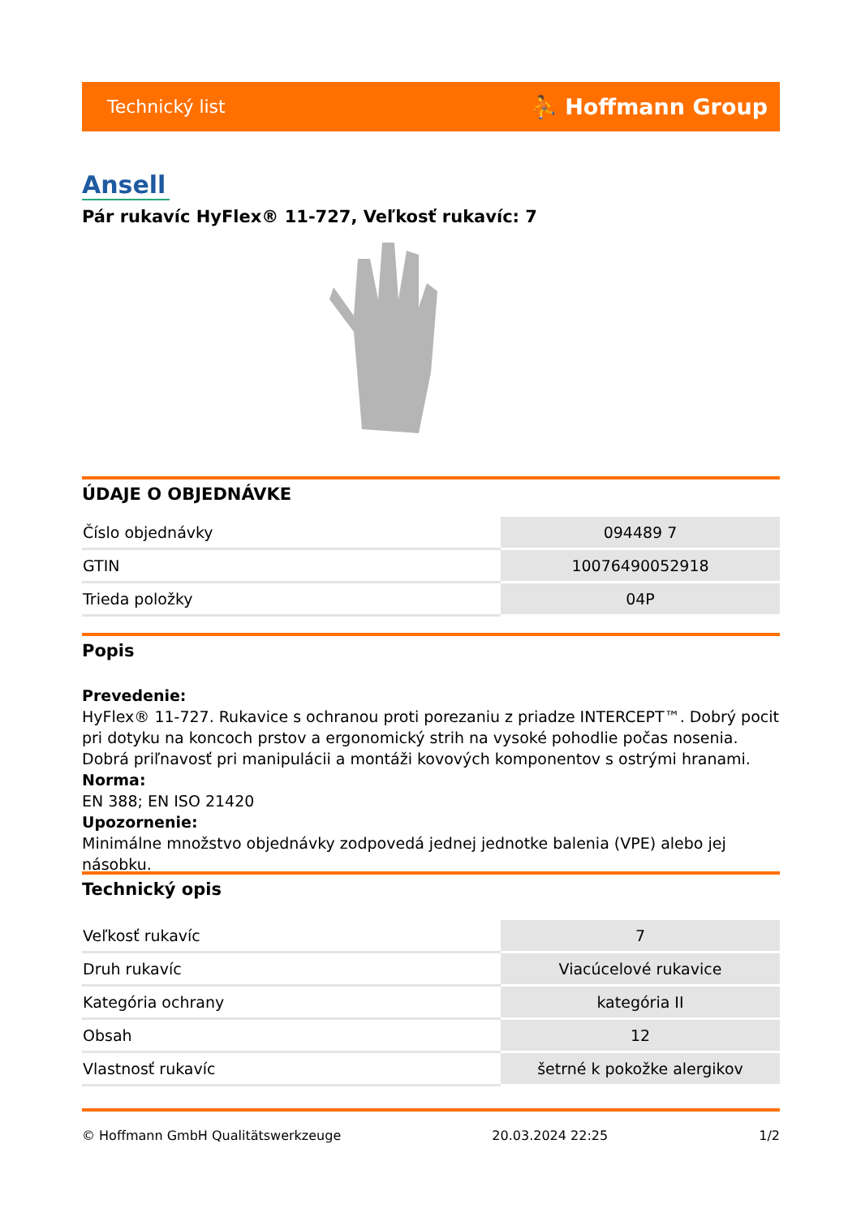Technický list ⛹ Hoffmann Group
Ansell
Pár rukavíc HyFlex® 11-727, Veľkosť rukavíc: 7
ÚDAJE O OBJEDNÁVKE
| Číslo objednávky | 094489 7 |
| GTIN | 10076490052918 |
| Trieda položky | 04P |
Popis
Prevedenie:
HyFlex® 11-727. Rukavice s ochranou proti porezaniu z priadze INTERCEPT™. Dobrý pocit pri dotyku na koncoch prstov a ergonomický strih na vysoké pohodlie počas nosenia. Dobrá priľnavosť pri manipulácii a montáži kovových komponentov s ostrými hranami.
Norma:
EN 388; EN ISO 21420
Upozornenie:
Minimálne množstvo objednávky zodpovedá jednej jednotke balenia (VPE) alebo jej násobku.
Technický opis
| Veľkosť rukavíc | 7 |
| Druh rukavíc | Viacúcelové rukavice |
| Kategória ochrany | kategória II |
| Obsah | 12 |
| Vlastnosť rukavíc | šetrné k pokožke alergikov |
© Hoffmann GmbH Qualitätswerkzeuge 20.03.2024 22:25 1/2